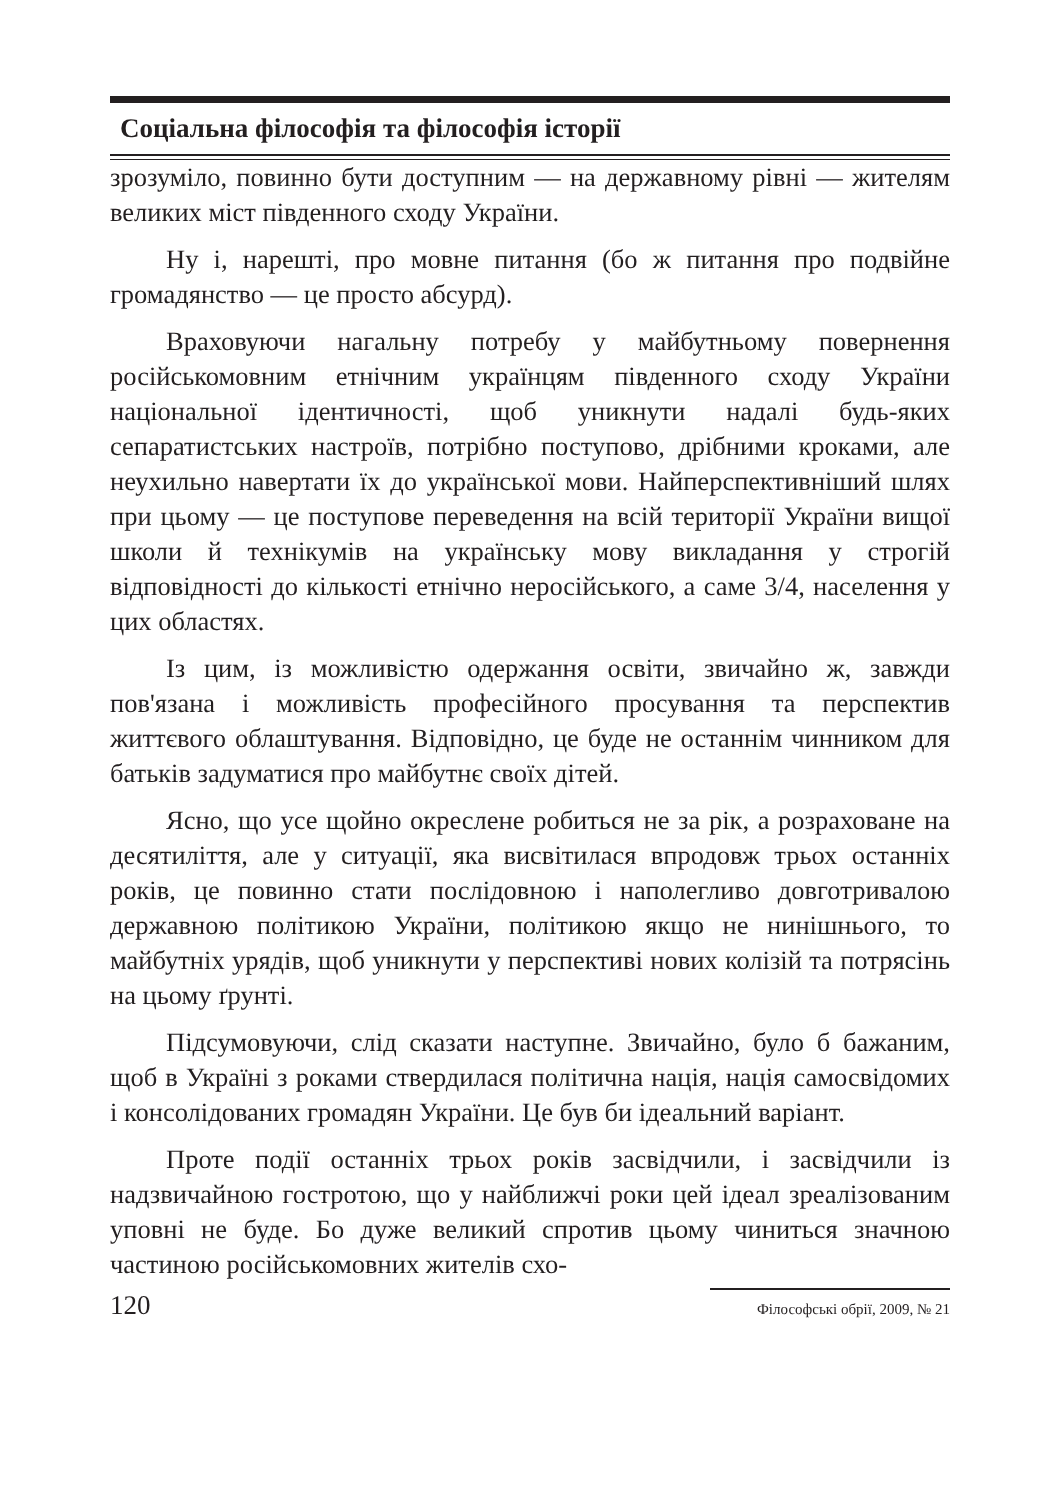Соціальна філософія та філософія історії
зрозуміло, повинно бути доступним — на державному рівні — жителям великих міст південного сходу України.
Ну і, нарешті, про мовне питання (бо ж питання про подвійне громадянство — це просто абсурд).
Враховуючи нагальну потребу у майбутньому повернення російськомовним етнічним українцям південного сходу України національної ідентичності, щоб уникнути надалі будь-яких сепаратистських настроїв, потрібно поступово, дрібними кроками, але неухильно навертати їх до української мови. Найперспективніший шлях при цьому — це поступове переведення на всій території України вищої школи й технікумів на українську мову викладання у строгій відповідності до кількості етнічно неросійського, а саме 3/4, населення у цих областях.
Із цим, із можливістю одержання освіти, звичайно ж, завжди пов'язана і можливість професійного просування та перспектив життєвого облаштування. Відповідно, це буде не останнім чинником для батьків задуматися про майбутнє своїх дітей.
Ясно, що усе щойно окреслене робиться не за рік, а розраховане на десятиліття, але у ситуації, яка висвітилася впродовж трьох останніх років, це повинно стати послідовною і наполегливо довготривалою державною політикою України, політикою якщо не нинішнього, то майбутніх урядів, щоб уникнути у перспективі нових колізій та потрясінь на цьому ґрунті.
Підсумовуючи, слід сказати наступне. Звичайно, було б бажаним, щоб в Україні з роками ствердилася політична нація, нація самосвідомих і консолідованих громадян України. Це був би ідеальний варіант.
Проте події останніх трьох років засвідчили, і засвідчили із надзвичайною гостротою, що у найближчі роки цей ідеал зреалізованим уповні не буде. Бо дуже великий спротив цьому чиниться значною частиною російськомовних жителів схо-
120 Філософські обрії, 2009, № 21